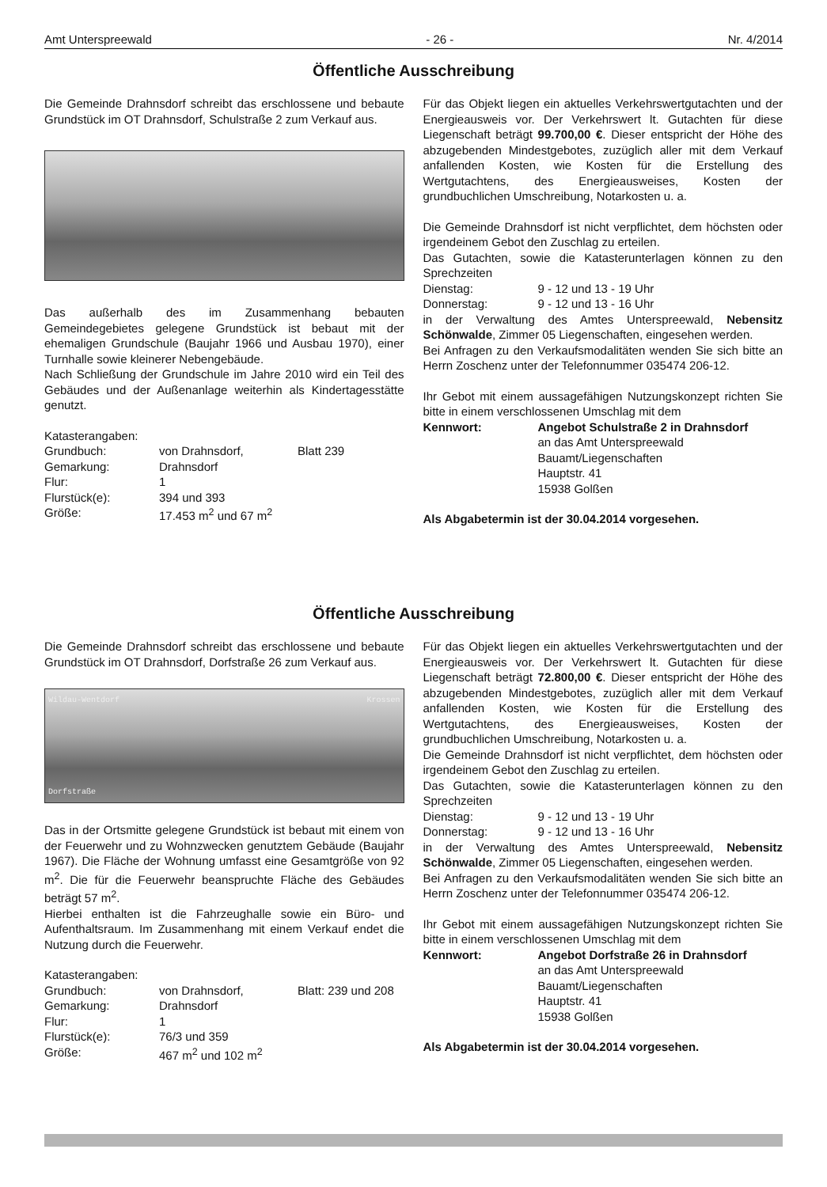Amt Unterspreewald - 26 - Nr. 4/2014
Öffentliche Ausschreibung
Die Gemeinde Drahnsdorf schreibt das erschlossene und bebaute Grundstück im OT Drahnsdorf, Schulstraße 2 zum Verkauf aus.
Das außerhalb des im Zusammenhang bebauten Gemeindegebietes gelegene Grundstück ist bebaut mit der ehemaligen Grundschule (Baujahr 1966 und Ausbau 1970), einer Turnhalle sowie kleinerer Nebengebäude.
Nach Schließung der Grundschule im Jahre 2010 wird ein Teil des Gebäudes und der Außenanlage weiterhin als Kindertagesstätte genutzt.
| Katasterangaben: | | |
| Grundbuch: | von Drahnsdorf, | Blatt 239 |
| Gemarkung: | Drahnsdorf | |
| Flur: | 1 | |
| Flurstück(e): | 394 und 393 | |
| Größe: | 17.453 m<sup>2</sup> und 67 m<sup>2</sup> | |
Für das Objekt liegen ein aktuelles Verkehrswertgutachten und der Energieausweis vor. Der Verkehrswert lt. Gutachten für diese Liegenschaft beträgt 99.700,00 €. Dieser entspricht der Höhe des abzugebenden Mindestgebotes, zuzüglich aller mit dem Verkauf anfallenden Kosten, wie Kosten für die Erstellung des Wertgutachtens, des Energieausweises, Kosten der grundbuchlichen Umschreibung, Notarkosten u. a.
Die Gemeinde Drahnsdorf ist nicht verpflichtet, dem höchsten oder irgendeinem Gebot den Zuschlag zu erteilen.
Das Gutachten, sowie die Katasterunterlagen können zu den Sprechzeiten
| Dienstag: | 9 - 12 und 13 - 19 Uhr |
| Donnerstag: | 9 - 12 und 13 - 16 Uhr |
in der Verwaltung des Amtes Unterspreewald, Nebensitz Schönwalde, Zimmer 05 Liegenschaften, eingesehen werden.
Bei Anfragen zu den Verkaufsmodalitäten wenden Sie sich bitte an Herrn Zoschenz unter der Telefonnummer 035474 206-12.
Ihr Gebot mit einem aussagefähigen Nutzungskonzept richten Sie bitte in einem verschlossenen Umschlag mit dem
| Kennwort: | Angebot Schulstraße 2 in Drahnsdorf an das Amt Unterspreewald Bauamt/Liegenschaften Hauptstr. 41 15938 Golßen |
Als Abgabetermin ist der 30.04.2014 vorgesehen.
Öffentliche Ausschreibung
Die Gemeinde Drahnsdorf schreibt das erschlossene und bebaute Grundstück im OT Drahnsdorf, Dorfstraße 26 zum Verkauf aus.
Wildau-Wentdorf Krossen
Dorfstraße
Das in der Ortsmitte gelegene Grundstück ist bebaut mit einem von der Feuerwehr und zu Wohnzwecken genutztem Gebäude (Baujahr 1967). Die Fläche der Wohnung umfasst eine Gesamtgröße von 92 m<sup>2</sup>. Die für die Feuerwehr beanspruchte Fläche des Gebäudes beträgt 57 m<sup>2</sup>.
Hierbei enthalten ist die Fahrzeughalle sowie ein Büro- und Aufenthaltsraum. Im Zusammenhang mit einem Verkauf endet die Nutzung durch die Feuerwehr.
| Katasterangaben: | | |
| Grundbuch: | von Drahnsdorf, | Blatt: 239 und 208 |
| Gemarkung: | Drahnsdorf | |
| Flur: | 1 | |
| Flurstück(e): | 76/3 und 359 | |
| Größe: | 467 m<sup>2</sup> und 102 m<sup>2</sup> | |
Für das Objekt liegen ein aktuelles Verkehrswertgutachten und der Energieausweis vor. Der Verkehrswert lt. Gutachten für diese Liegenschaft beträgt 72.800,00 €. Dieser entspricht der Höhe des abzugebenden Mindestgebotes, zuzüglich aller mit dem Verkauf anfallenden Kosten, wie Kosten für die Erstellung des Wertgutachtens, des Energieausweises, Kosten der grundbuchlichen Umschreibung, Notarkosten u. a.
Die Gemeinde Drahnsdorf ist nicht verpflichtet, dem höchsten oder irgendeinem Gebot den Zuschlag zu erteilen.
Das Gutachten, sowie die Katasterunterlagen können zu den Sprechzeiten
| Dienstag: | 9 - 12 und 13 - 19 Uhr |
| Donnerstag: | 9 - 12 und 13 - 16 Uhr |
in der Verwaltung des Amtes Unterspreewald, Nebensitz Schönwalde, Zimmer 05 Liegenschaften, eingesehen werden.
Bei Anfragen zu den Verkaufsmodalitäten wenden Sie sich bitte an Herrn Zoschenz unter der Telefonnummer 035474 206-12.
Ihr Gebot mit einem aussagefähigen Nutzungskonzept richten Sie bitte in einem verschlossenen Umschlag mit dem
| Kennwort: | Angebot Dorfstraße 26 in Drahnsdorf an das Amt Unterspreewald Bauamt/Liegenschaften Hauptstr. 41 15938 Golßen |
Als Abgabetermin ist der 30.04.2014 vorgesehen.